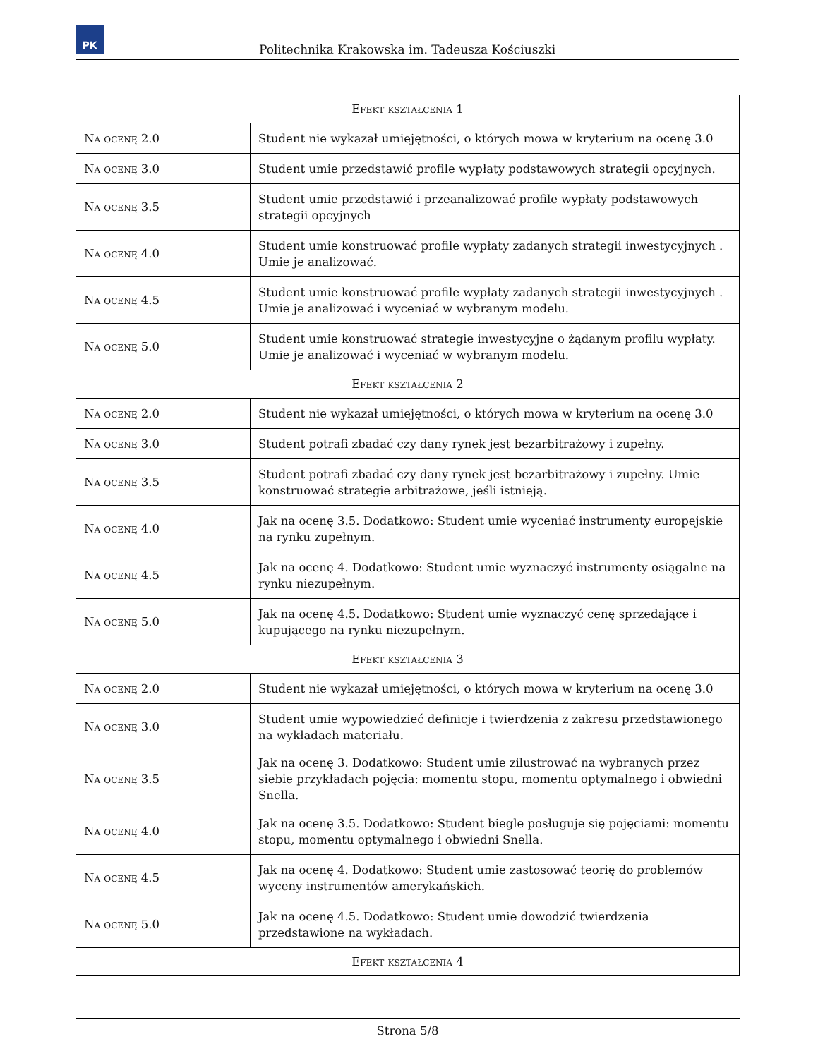PK
Politechnika Krakowska im. Tadeusza Kościuszki
| Efekt kształcenia 1 | |
| --- | --- |
| Na ocenę 2.0 | Student nie wykazał umiejętności, o których mowa w kryterium na ocenę 3.0 |
| Na ocenę 3.0 | Student umie przedstawić profile wypłaty podstawowych strategii opcyjnych. |
| Na ocenę 3.5 | Student umie przedstawić i przeanalizować profile wypłaty podstawowych strategii opcyjnych |
| Na ocenę 4.0 | Student umie konstruować profile wypłaty zadanych strategii inwestycyjnych . Umie je analizować. |
| Na ocenę 4.5 | Student umie konstruować profile wypłaty zadanych strategii inwestycyjnych . Umie je analizować i wyceniać w wybranym modelu. |
| Na ocenę 5.0 | Student umie konstruować strategie inwestycyjne o żądanym profilu wypłaty. Umie je analizować i wyceniać w wybranym modelu. |
| Efekt kształcenia 2 | |
| Na ocenę 2.0 | Student nie wykazał umiejętności, o których mowa w kryterium na ocenę 3.0 |
| Na ocenę 3.0 | Student potrafi zbadać czy dany rynek jest bezarbitrażowy i zupełny. |
| Na ocenę 3.5 | Student potrafi zbadać czy dany rynek jest bezarbitrażowy i zupełny. Umie konstruować strategie arbitrażowe, jeśli istnieją. |
| Na ocenę 4.0 | Jak na ocenę 3.5. Dodatkowo: Student umie wyceniać instrumenty europejskie na rynku zupełnym. |
| Na ocenę 4.5 | Jak na ocenę 4. Dodatkowo: Student umie wyznaczyć instrumenty osiągalne na rynku niezupełnym. |
| Na ocenę 5.0 | Jak na ocenę 4.5. Dodatkowo: Student umie wyznaczyć cenę sprzedające i kupującego na rynku niezupełnym. |
| Efekt kształcenia 3 | |
| Na ocenę 2.0 | Student nie wykazał umiejętności, o których mowa w kryterium na ocenę 3.0 |
| Na ocenę 3.0 | Student umie wypowiedzieć definicje i twierdzenia z zakresu przedstawionego na wykładach materiału. |
| Na ocenę 3.5 | Jak na ocenę 3. Dodatkowo: Student umie zilustrować na wybranych przez siebie przykładach pojęcia: momentu stopu, momentu optymalnego i obwiedni Snella. |
| Na ocenę 4.0 | Jak na ocenę 3.5. Dodatkowo: Student biegle posługuje się pojęciami: momentu stopu, momentu optymalnego i obwiedni Snella. |
| Na ocenę 4.5 | Jak na ocenę 4. Dodatkowo: Student umie zastosować teorię do problemów wyceny instrumentów amerykańskich. |
| Na ocenę 5.0 | Jak na ocenę 4.5. Dodatkowo: Student umie dowodzić twierdzenia przedstawione na wykładach. |
| Efekt kształcenia 4 | |
Strona 5/8